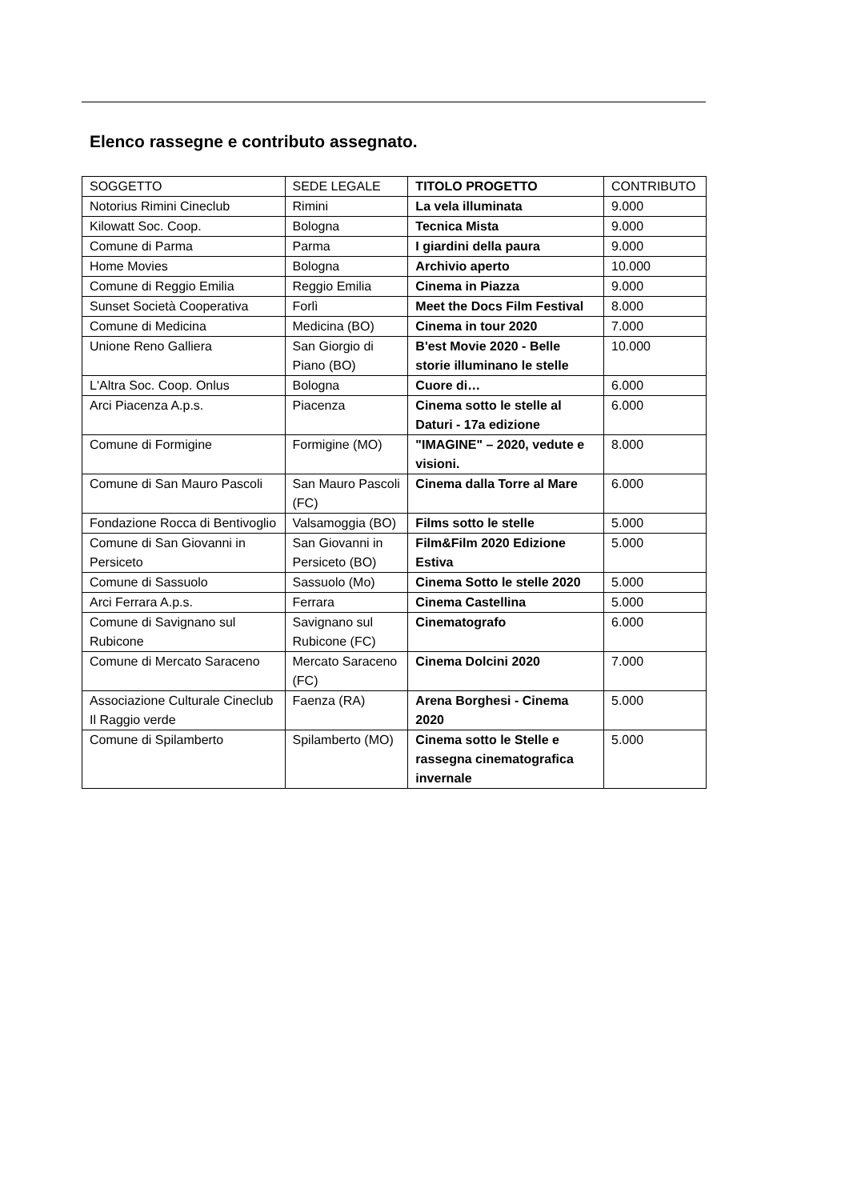Elenco rassegne e contributo assegnato.
| SOGGETTO | SEDE LEGALE | TITOLO PROGETTO | CONTRIBUTO |
| --- | --- | --- | --- |
| Notorius Rimini Cineclub | Rimini | La vela illuminata | 9.000 |
| Kilowatt Soc. Coop. | Bologna | Tecnica Mista | 9.000 |
| Comune di Parma | Parma | I giardini della paura | 9.000 |
| Home Movies | Bologna | Archivio aperto | 10.000 |
| Comune di Reggio Emilia | Reggio Emilia | Cinema in Piazza | 9.000 |
| Sunset Società Cooperativa | Forlì | Meet the Docs Film Festival | 8.000 |
| Comune di Medicina | Medicina (BO) | Cinema in tour 2020 | 7.000 |
| Unione Reno Galliera | San Giorgio di Piano (BO) | B'est Movie 2020 - Belle storie illuminano le stelle | 10.000 |
| L'Altra Soc. Coop. Onlus | Bologna | Cuore di… | 6.000 |
| Arci Piacenza A.p.s. | Piacenza | Cinema sotto le stelle al Daturi - 17a edizione | 6.000 |
| Comune di Formigine | Formigine (MO) | "IMAGINE" – 2020, vedute e visioni. | 8.000 |
| Comune di San Mauro Pascoli | San Mauro Pascoli (FC) | Cinema dalla Torre al Mare | 6.000 |
| Fondazione Rocca di Bentivoglio | Valsamoggia (BO) | Films sotto le stelle | 5.000 |
| Comune di San Giovanni in Persiceto | San Giovanni in Persiceto (BO) | Film&Film 2020 Edizione Estiva | 5.000 |
| Comune di Sassuolo | Sassuolo (Mo) | Cinema Sotto le stelle 2020 | 5.000 |
| Arci Ferrara A.p.s. | Ferrara | Cinema Castellina | 5.000 |
| Comune di Savignano sul Rubicone | Savignano sul Rubicone (FC) | Cinematografo | 6.000 |
| Comune di Mercato Saraceno | Mercato Saraceno (FC) | Cinema Dolcini 2020 | 7.000 |
| Associazione Culturale Cineclub Il Raggio verde | Faenza (RA) | Arena Borghesi - Cinema 2020 | 5.000 |
| Comune di Spilamberto | Spilamberto (MO) | Cinema sotto le Stelle e rassegna cinematografica invernale | 5.000 |